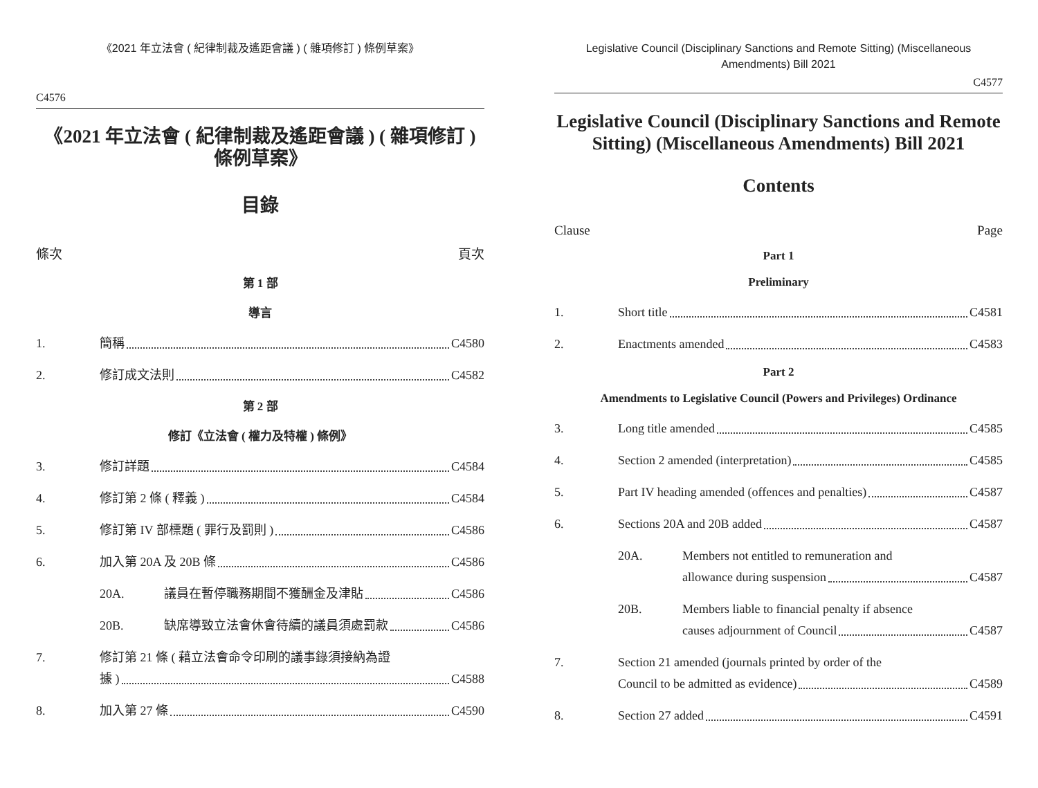《2021 年立法會 ( 紀律制裁及遙距會議 ) ( 雜項修訂 ) 條例草案》
C4576
《2021 年立法會 ( 紀律制裁及遙距會議 ) ( 雜項修訂 )
條例草案》
目錄
條次 頁次
第 1 部
導言
1. 簡稱 C4580
2. 修訂成文法則 C4582
第 2 部
修訂《立法會 ( 權力及特權 ) 條例》
3. 修訂詳題 C4584
4. 修訂第 2 條 ( 釋義 ) C4584
5. 修訂第 IV 部標題 ( 罪行及罰則 ) C4586
6. 加入第 20A 及 20B 條 C4586
20A. 議員在暫停職務期間不獲酬金及津貼 C4586
20B. 缺席導致立法會休會待續的議員須處罰款 C4586
7. 修訂第 21 條 ( 藉立法會命令印刷的議事錄須接納為證
據 ) C4588
8. 加入第 27 條 C4590
Legislative Council (Disciplinary Sanctions and Remote Sitting) (Miscellaneous Amendments) Bill 2021
C4577
Legislative Council (Disciplinary Sanctions and Remote Sitting) (Miscellaneous Amendments) Bill 2021
Contents
Clause Page
Part 1
Preliminary
1. Short title C4581
2. Enactments amended C4583
Part 2
Amendments to Legislative Council (Powers and Privileges) Ordinance
3. Long title amended C4585
4. Section 2 amended (interpretation) C4585
5. Part IV heading amended (offences and penalties) C4587
6. Sections 20A and 20B added C4587
20A. Members not entitled to remuneration and
allowance during suspension C4587
20B. Members liable to financial penalty if absence
causes adjournment of Council C4587
7. Section 21 amended (journals printed by order of the
Council to be admitted as evidence) C4589
8. Section 27 added C4591